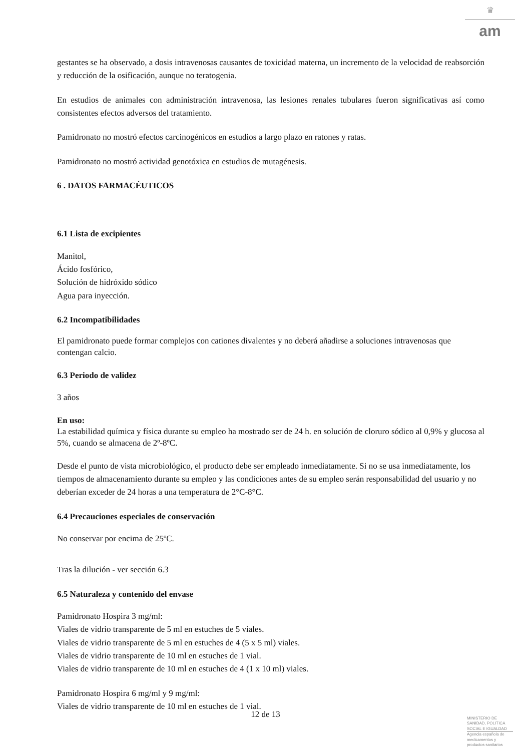♛
am
gestantes se ha observado, a dosis intravenosas causantes de toxicidad materna, un incremento de la velocidad de reabsorción y reducción de la osificación, aunque no teratogenia.
En estudios de animales con administración intravenosa, las lesiones renales tubulares fueron significativas así como consistentes efectos adversos del tratamiento.
Pamidronato no mostró efectos carcinogénicos en estudios a largo plazo en ratones y ratas.
Pamidronato no mostró actividad genotóxica en estudios de mutagénesis.
6 . DATOS FARMACÉUTICOS
6.1 Lista de excipientes
Manitol,
Ácido fosfórico,
Solución de hidróxido sódico
Agua para inyección.
6.2 Incompatibilidades
El pamidronato puede formar complejos con cationes divalentes y no deberá añadirse a soluciones intravenosas que contengan calcio.
6.3 Periodo de validez
3 años
En uso:
La estabilidad química y física durante su empleo ha mostrado ser de 24 h. en solución de cloruro sódico al 0,9% y glucosa al 5%, cuando se almacena de 2º-8ºC.
Desde el punto de vista microbiológico, el producto debe ser empleado inmediatamente. Si no se usa inmediatamente, los tiempos de almacenamiento durante su empleo y las condiciones antes de su empleo serán responsabilidad del usuario y no deberían exceder de 24 horas a una temperatura de 2°C-8°C.
6.4 Precauciones especiales de conservación
No conservar por encima de 25ºC.
Tras la dilución - ver sección 6.3
6.5 Naturaleza y contenido del envase
Pamidronato Hospira 3 mg/ml:
Viales de vidrio transparente de 5 ml en estuches de 5 viales.
Viales de vidrio transparente de 5 ml en estuches de 4 (5 x 5 ml) viales.
Viales de vidrio transparente de 10 ml en estuches de 1 vial.
Viales de vidrio transparente de 10 ml en estuches de 4 (1 x 10 ml) viales.
Pamidronato Hospira 6 mg/ml y 9 mg/ml:
Viales de vidrio transparente de 10 ml en estuches de 1 vial.
12 de 13
MINISTERIO DE SANIDAD, POLITICA SOCIAL E IGUALDAD
Agencia española de medicamentos y productos sanitarios